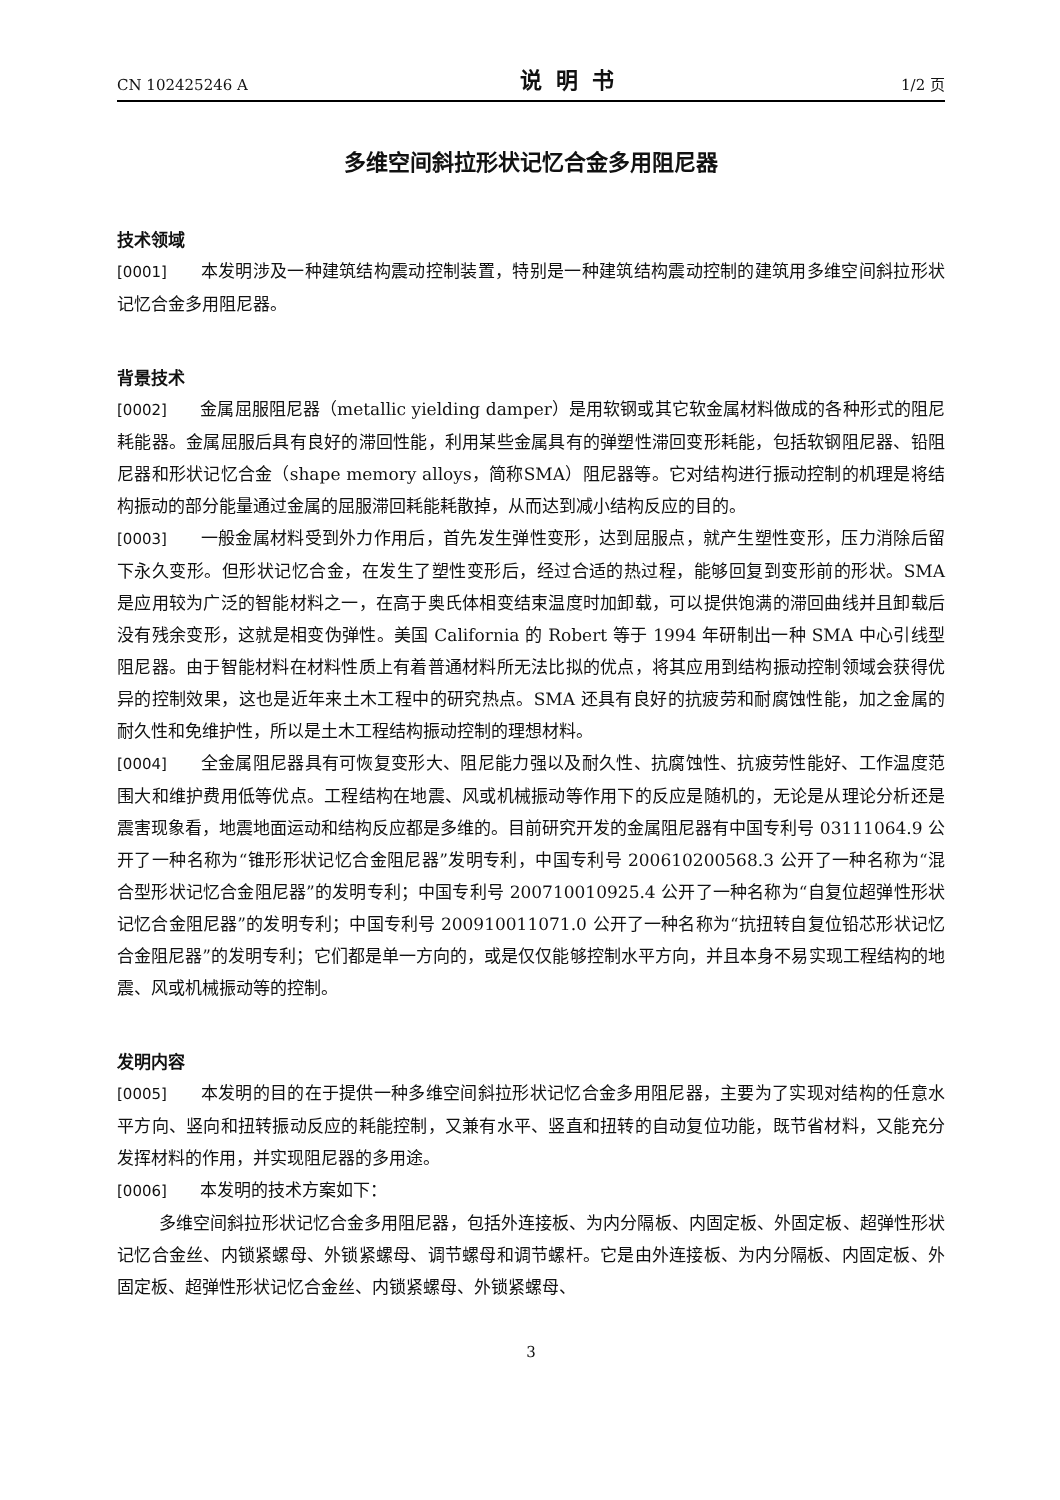CN 102425246 A 说明书 1/2 页
多维空间斜拉形状记忆合金多用阻尼器
技术领域
[0001] 本发明涉及一种建筑结构震动控制装置，特别是一种建筑结构震动控制的建筑用多维空间斜拉形状记忆合金多用阻尼器。
背景技术
[0002] 金属屈服阻尼器（metallic yielding damper）是用软钢或其它软金属材料做成的各种形式的阻尼耗能器。金属屈服后具有良好的滞回性能，利用某些金属具有的弹塑性滞回变形耗能，包括软钢阻尼器、铅阻尼器和形状记忆合金（shape memory alloys，简称SMA）阻尼器等。它对结构进行振动控制的机理是将结构振动的部分能量通过金属的屈服滞回耗能耗散掉，从而达到减小结构反应的目的。
[0003] 一般金属材料受到外力作用后，首先发生弹性变形，达到屈服点，就产生塑性变形，压力消除后留下永久变形。但形状记忆合金，在发生了塑性变形后，经过合适的热过程，能够回复到变形前的形状。SMA 是应用较为广泛的智能材料之一，在高于奥氏体相变结束温度时加卸载，可以提供饱满的滞回曲线并且卸载后没有残余变形，这就是相变伪弹性。美国 California 的 Robert 等于 1994 年研制出一种 SMA 中心引线型阻尼器。由于智能材料在材料性质上有着普通材料所无法比拟的优点，将其应用到结构振动控制领域会获得优异的控制效果，这也是近年来土木工程中的研究热点。SMA 还具有良好的抗疲劳和耐腐蚀性能，加之金属的耐久性和免维护性，所以是土木工程结构振动控制的理想材料。
[0004] 全金属阻尼器具有可恢复变形大、阻尼能力强以及耐久性、抗腐蚀性、抗疲劳性能好、工作温度范围大和维护费用低等优点。工程结构在地震、风或机械振动等作用下的反应是随机的，无论是从理论分析还是震害现象看，地震地面运动和结构反应都是多维的。目前研究开发的金属阻尼器有中国专利号 03111064.9 公开了一种名称为“锥形形状记忆合金阻尼器”发明专利，中国专利号 200610200568.3 公开了一种名称为“混合型形状记忆合金阻尼器”的发明专利；中国专利号 200710010925.4 公开了一种名称为“自复位超弹性形状记忆合金阻尼器”的发明专利；中国专利号 200910011071.0 公开了一种名称为“抗扭转自复位铅芯形状记忆合金阻尼器”的发明专利；它们都是单一方向的，或是仅仅能够控制水平方向，并且本身不易实现工程结构的地震、风或机械振动等的控制。
发明内容
[0005] 本发明的目的在于提供一种多维空间斜拉形状记忆合金多用阻尼器，主要为了实现对结构的任意水平方向、竖向和扭转振动反应的耗能控制，又兼有水平、竖直和扭转的自动复位功能，既节省材料，又能充分发挥材料的作用，并实现阻尼器的多用途。
[0006] 本发明的技术方案如下：
多维空间斜拉形状记忆合金多用阻尼器，包括外连接板、为内分隔板、内固定板、外固定板、超弹性形状记忆合金丝、内锁紧螺母、外锁紧螺母、调节螺母和调节螺杆。它是由外连接板、为内分隔板、内固定板、外固定板、超弹性形状记忆合金丝、内锁紧螺母、外锁紧螺母、
3